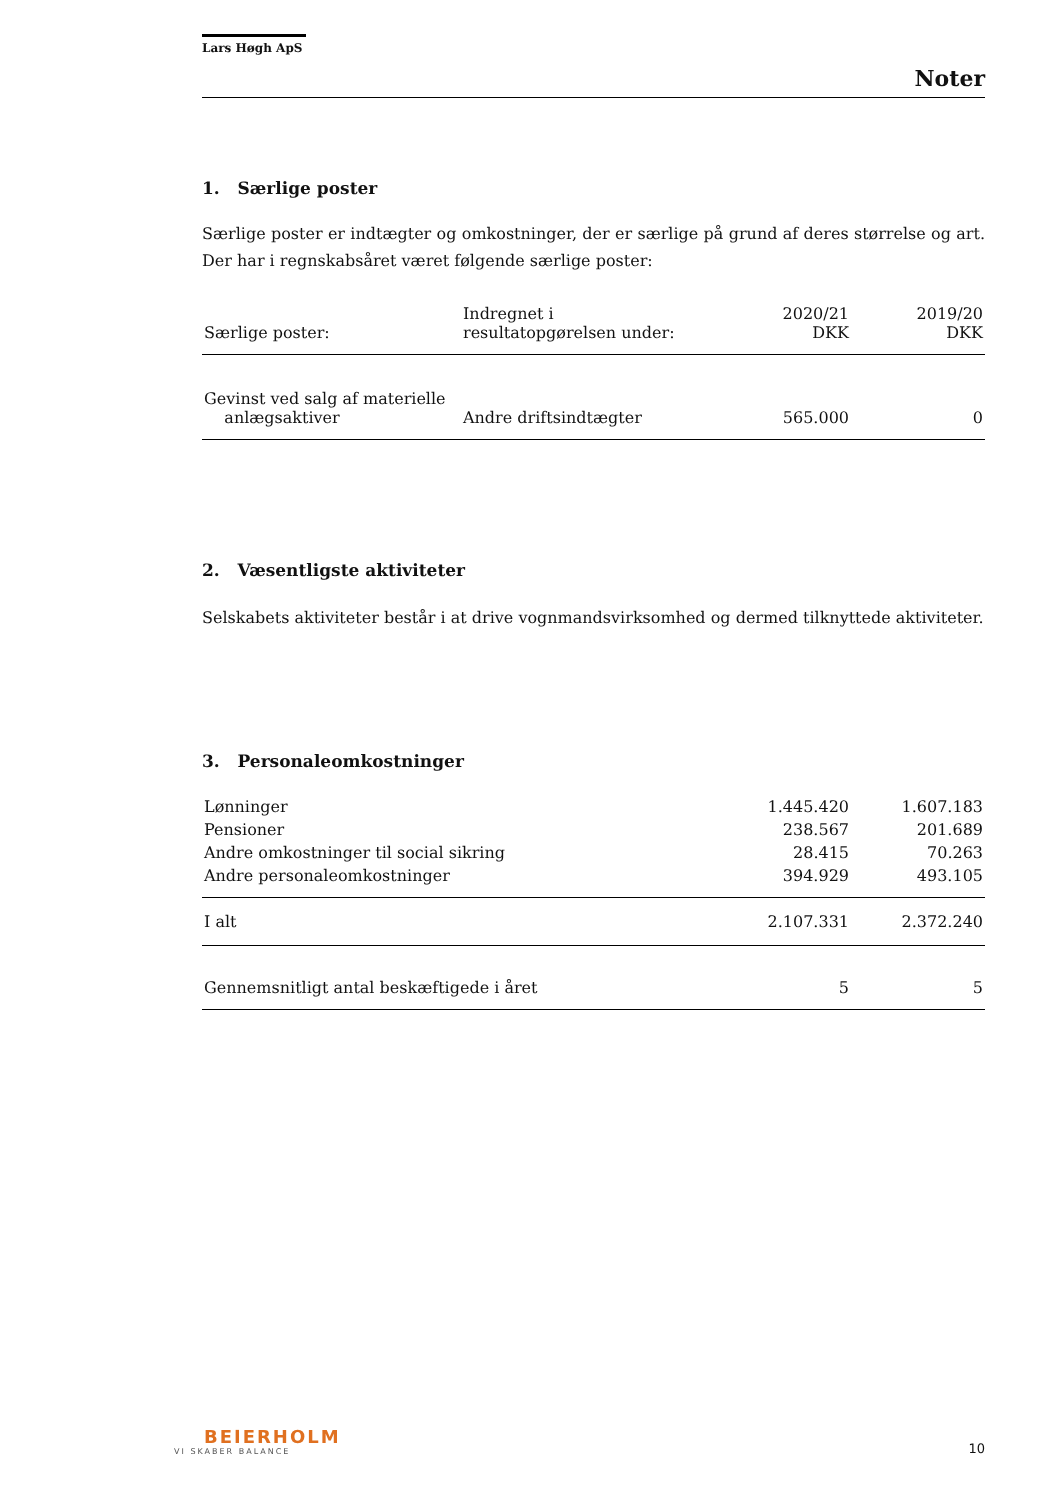Lars Høgh ApS
Noter
1. Særlige poster
Særlige poster er indtægter og omkostninger, der er særlige på grund af deres størrelse og art. Der har i regnskabsåret været følgende særlige poster:
| Særlige poster: | Indregnet i resultatopgørelsen under: | 2020/21 DKK | 2019/20 DKK |
| --- | --- | --- | --- |
| Gevinst ved salg af materielle anlægsaktiver | Andre driftsindtægter | 565.000 | 0 |
2. Væsentligste aktiviteter
Selskabets aktiviteter består i at drive vognmandsvirksomhed og dermed tilknyttede aktiviteter.
3. Personaleomkostninger
| Lønninger | 1.445.420 | 1.607.183 |
| Pensioner | 238.567 | 201.689 |
| Andre omkostninger til social sikring | 28.415 | 70.263 |
| Andre personaleomkostninger | 394.929 | 493.105 |
| I alt | 2.107.331 | 2.372.240 |
| Gennemsnitligt antal beskæftigede i året | 5 | 5 |
BEIERHOLM
VI SKABER BALANCE
10